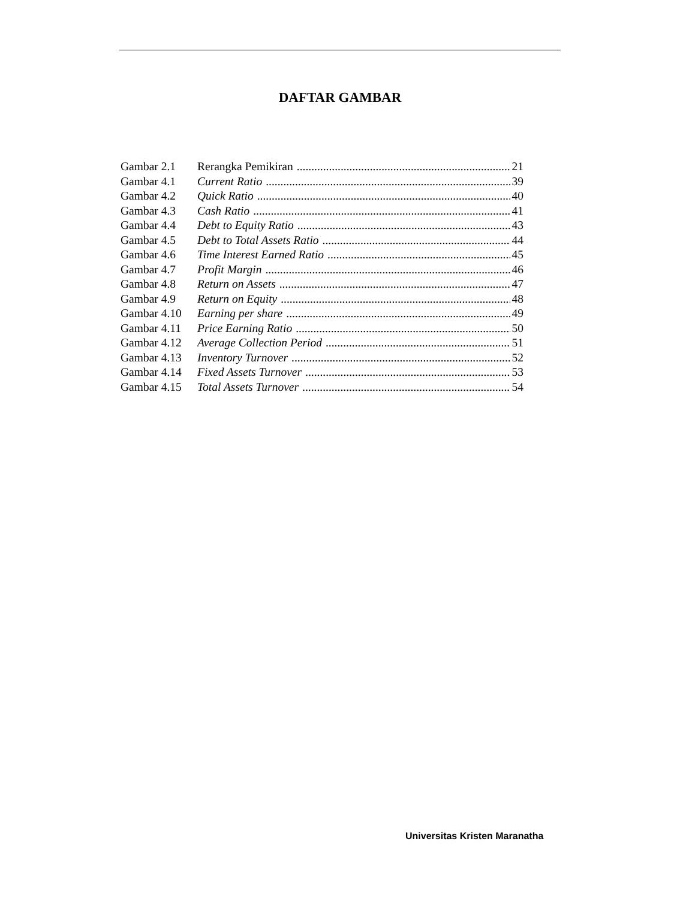DAFTAR GAMBAR
Gambar 2.1 Rerangka Pemikiran 21
Gambar 4.1 Current Ratio 39
Gambar 4.2 Quick Ratio 40
Gambar 4.3 Cash Ratio 41
Gambar 4.4 Debt to Equity Ratio 43
Gambar 4.5 Debt to Total Assets Ratio 44
Gambar 4.6 Time Interest Earned Ratio 45
Gambar 4.7 Profit Margin 46
Gambar 4.8 Return on Assets 47
Gambar 4.9 Return on Equity 48
Gambar 4.10 Earning per share 49
Gambar 4.11 Price Earning Ratio 50
Gambar 4.12 Average Collection Period 51
Gambar 4.13 Inventory Turnover 52
Gambar 4.14 Fixed Assets Turnover 53
Gambar 4.15 Total Assets Turnover 54
Universitas Kristen Maranatha